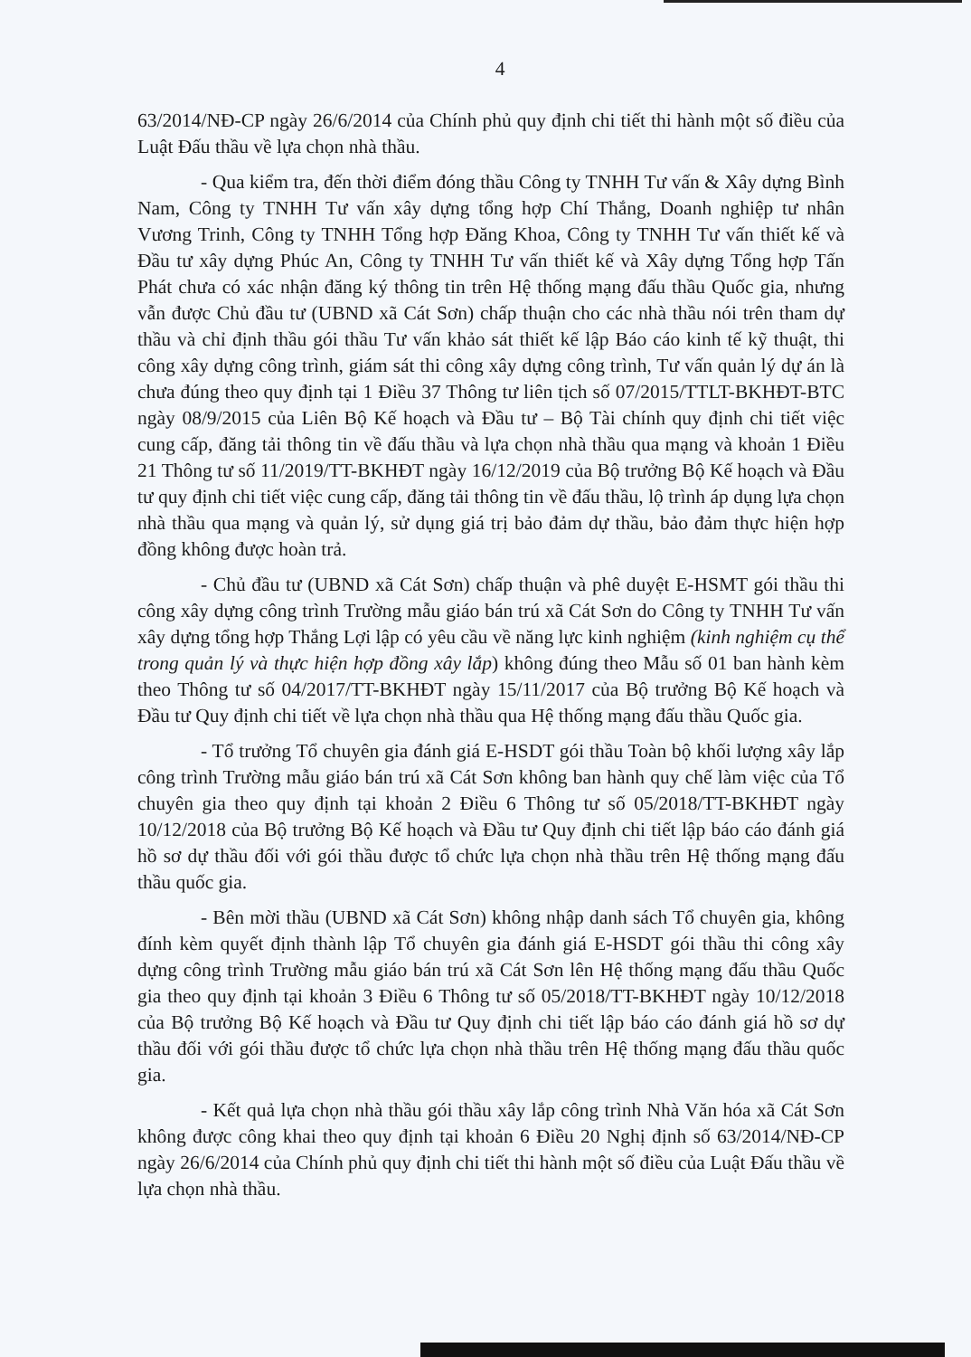4
63/2014/NĐ-CP ngày 26/6/2014 của Chính phủ quy định chi tiết thi hành một số điều của Luật Đấu thầu về lựa chọn nhà thầu.
- Qua kiểm tra, đến thời điểm đóng thầu Công ty TNHH Tư vấn & Xây dựng Bình Nam, Công ty TNHH Tư vấn xây dựng tổng hợp Chí Thắng, Doanh nghiệp tư nhân Vương Trinh, Công ty TNHH Tổng hợp Đăng Khoa, Công ty TNHH Tư vấn thiết kế và Đầu tư xây dựng Phúc An, Công ty TNHH Tư vấn thiết kế và Xây dựng Tổng hợp Tấn Phát chưa có xác nhận đăng ký thông tin trên Hệ thống mạng đấu thầu Quốc gia, nhưng vẫn được Chủ đầu tư (UBND xã Cát Sơn) chấp thuận cho các nhà thầu nói trên tham dự thầu và chỉ định thầu gói thầu Tư vấn khảo sát thiết kế lập Báo cáo kinh tế kỹ thuật, thi công xây dựng công trình, giám sát thi công xây dựng công trình, Tư vấn quản lý dự án là chưa đúng theo quy định tại 1 Điều 37 Thông tư liên tịch số 07/2015/TTLT-BKHĐT-BTC ngày 08/9/2015 của Liên Bộ Kế hoạch và Đầu tư – Bộ Tài chính quy định chi tiết việc cung cấp, đăng tải thông tin về đấu thầu và lựa chọn nhà thầu qua mạng và khoản 1 Điều 21 Thông tư số 11/2019/TT-BKHĐT ngày 16/12/2019 của Bộ trưởng Bộ Kế hoạch và Đầu tư quy định chi tiết việc cung cấp, đăng tải thông tin về đấu thầu, lộ trình áp dụng lựa chọn nhà thầu qua mạng và quản lý, sử dụng giá trị bảo đảm dự thầu, bảo đảm thực hiện hợp đồng không được hoàn trả.
- Chủ đầu tư (UBND xã Cát Sơn) chấp thuận và phê duyệt E-HSMT gói thầu thi công xây dựng công trình Trường mẫu giáo bán trú xã Cát Sơn do Công ty TNHH Tư vấn xây dựng tổng hợp Thắng Lợi lập có yêu cầu về năng lực kinh nghiệm (kinh nghiệm cụ thể trong quản lý và thực hiện hợp đồng xây lắp) không đúng theo Mẫu số 01 ban hành kèm theo Thông tư số 04/2017/TT-BKHĐT ngày 15/11/2017 của Bộ trưởng Bộ Kế hoạch và Đầu tư Quy định chi tiết về lựa chọn nhà thầu qua Hệ thống mạng đấu thầu Quốc gia.
- Tổ trưởng Tổ chuyên gia đánh giá E-HSDT gói thầu Toàn bộ khối lượng xây lắp công trình Trường mẫu giáo bán trú xã Cát Sơn không ban hành quy chế làm việc của Tổ chuyên gia theo quy định tại khoản 2 Điều 6 Thông tư số 05/2018/TT-BKHĐT ngày 10/12/2018 của Bộ trưởng Bộ Kế hoạch và Đầu tư Quy định chi tiết lập báo cáo đánh giá hồ sơ dự thầu đối với gói thầu được tổ chức lựa chọn nhà thầu trên Hệ thống mạng đấu thầu quốc gia.
- Bên mời thầu (UBND xã Cát Sơn) không nhập danh sách Tổ chuyên gia, không đính kèm quyết định thành lập Tổ chuyên gia đánh giá E-HSDT gói thầu thi công xây dựng công trình Trường mẫu giáo bán trú xã Cát Sơn lên Hệ thống mạng đấu thầu Quốc gia theo quy định tại khoản 3 Điều 6 Thông tư số 05/2018/TT-BKHĐT ngày 10/12/2018 của Bộ trưởng Bộ Kế hoạch và Đầu tư Quy định chi tiết lập báo cáo đánh giá hồ sơ dự thầu đối với gói thầu được tổ chức lựa chọn nhà thầu trên Hệ thống mạng đấu thầu quốc gia.
- Kết quả lựa chọn nhà thầu gói thầu xây lắp công trình Nhà Văn hóa xã Cát Sơn không được công khai theo quy định tại khoản 6 Điều 20 Nghị định số 63/2014/NĐ-CP ngày 26/6/2014 của Chính phủ quy định chi tiết thi hành một số điều của Luật Đấu thầu về lựa chọn nhà thầu.